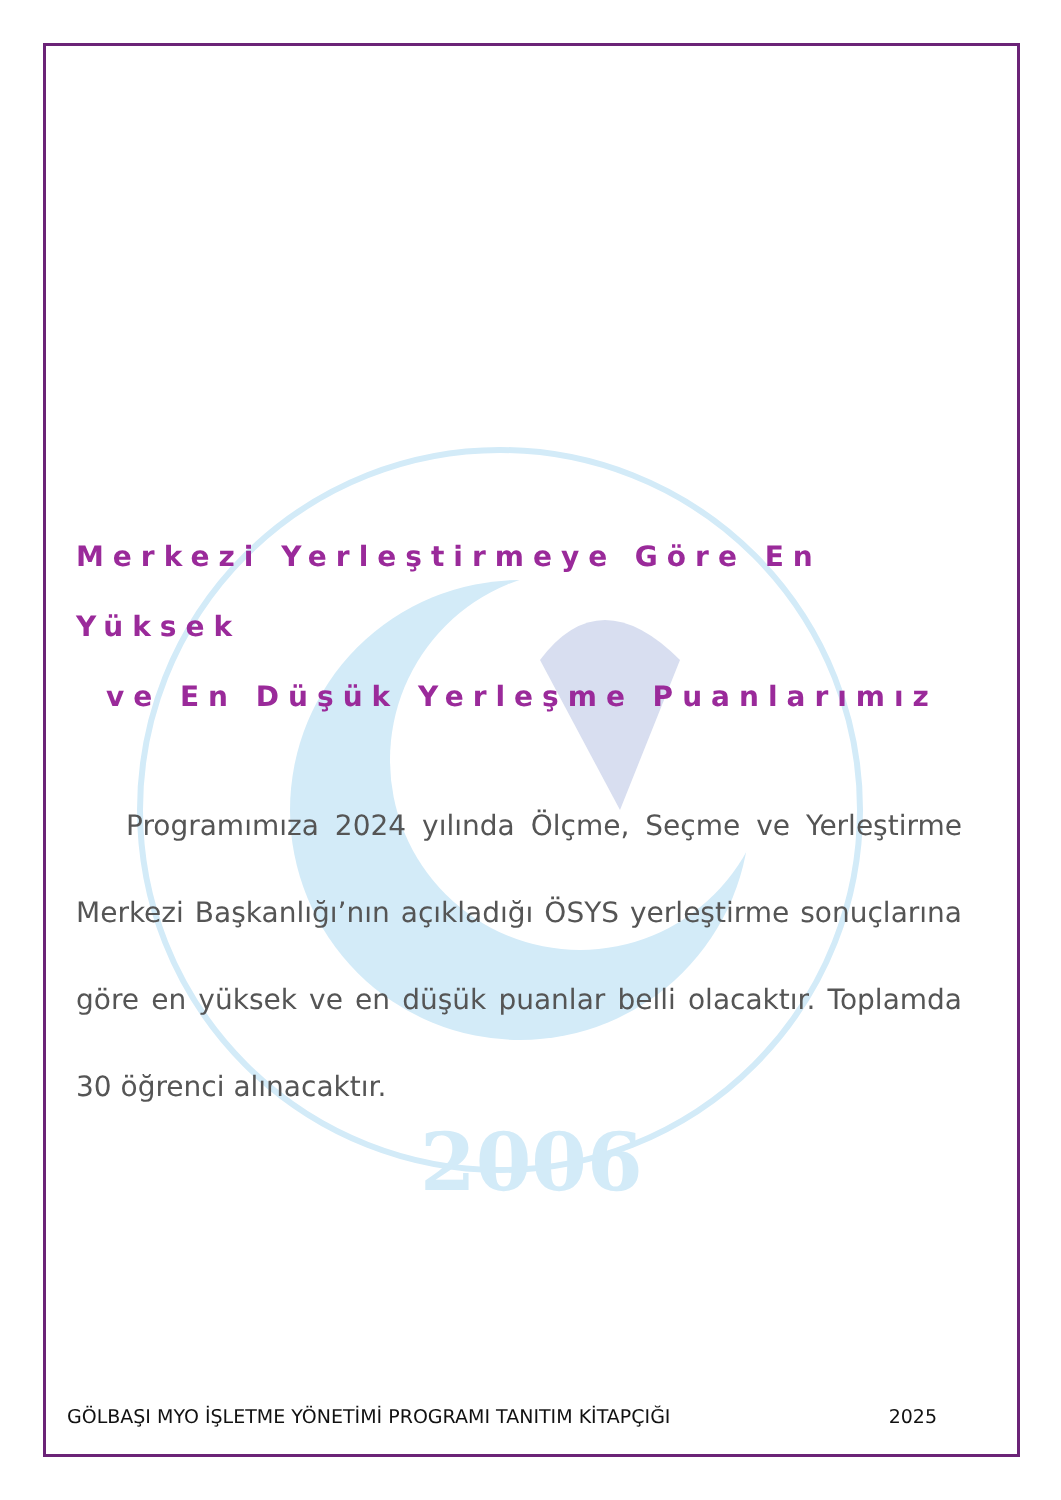2006
Merkezi Yerleştirmeye Göre En Yüksek
ve En Düşük Yerleşme Puanlarımız
Programımıza 2024 yılında Ölçme, Seçme ve Yerleştirme Merkezi Başkanlığı’nın açıkladığı ÖSYS yerleştirme sonuçlarına göre en yüksek ve en düşük puanlar belli olacaktır. Toplamda 30 öğrenci alınacaktır.
GÖLBAŞI MYO İŞLETME YÖNETİMİ PROGRAMI TANITIM KİTAPÇIĞI 2025